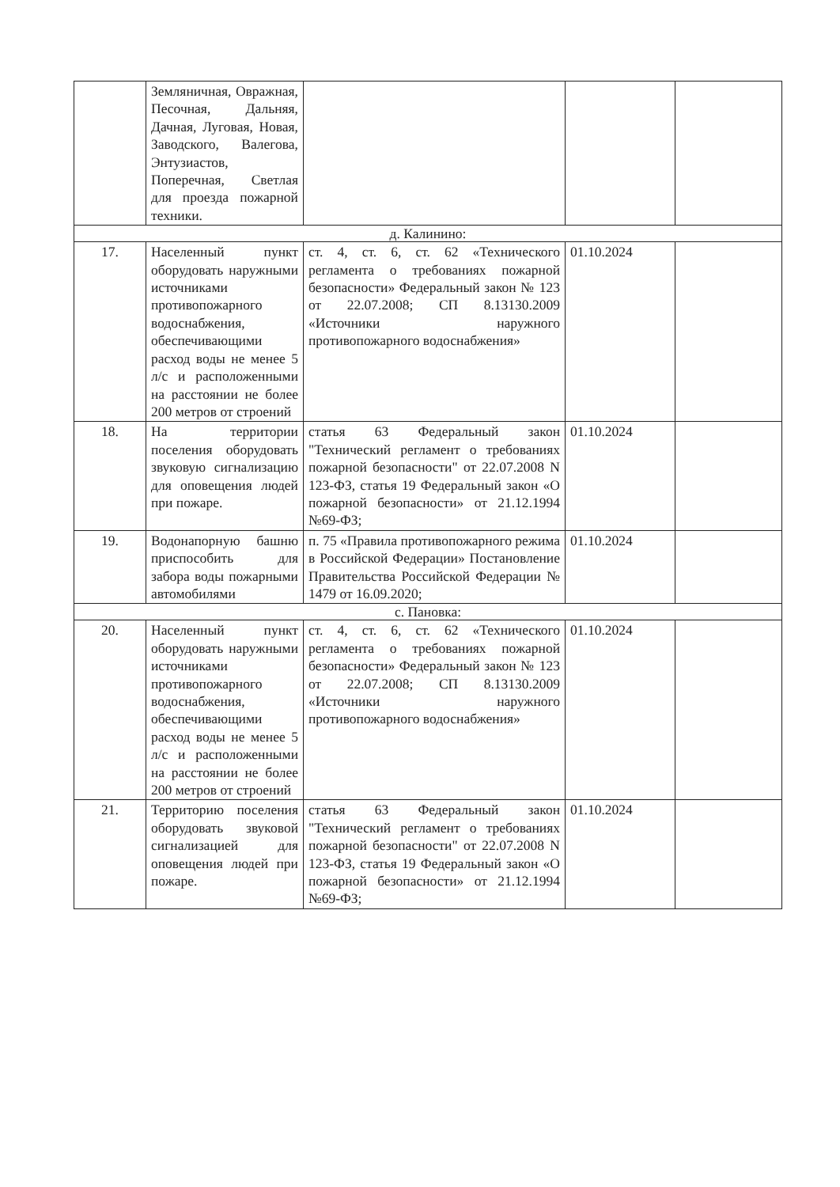| | Земляничная, Овражная, Песочная, Дальняя, Дачная, Луговая, Новая, Заводского, Валегова, Энтузиастов, Поперечная, Светлая для проезда пожарной техники. | | | |
| д. Калинино: | | | | |
| 17. | Населенный пункт оборудовать наружными источниками противопожарного водоснабжения, обеспечивающими расход воды не менее 5 л/с и расположенными на расстоянии не более 200 метров от строений | ст. 4, ст. 6, ст. 62 «Технического регламента о требованиях пожарной безопасности» Федеральный закон № 123 от 22.07.2008; СП 8.13130.2009 «Источники наружного противопожарного водоснабжения» | 01.10.2024 | |
| 18. | На территории поселения оборудовать звуковую сигнализацию для оповещения людей при пожаре. | статья 63 Федеральный закон "Технический регламент о требованиях пожарной безопасности" от 22.07.2008 N 123-ФЗ, статья 19 Федеральный закон «О пожарной безопасности» от 21.12.1994 №69-ФЗ; | 01.10.2024 | |
| 19. | Водонапорную башню приспособить для забора воды пожарными автомобилями | п. 75 «Правила противопожарного режима в Российской Федерации» Постановление Правительства Российской Федерации № 1479 от 16.09.2020; | 01.10.2024 | |
| с. Пановка: | | | | |
| 20. | Населенный пункт оборудовать наружными источниками противопожарного водоснабжения, обеспечивающими расход воды не менее 5 л/с и расположенными на расстоянии не более 200 метров от строений | ст. 4, ст. 6, ст. 62 «Технического регламента о требованиях пожарной безопасности» Федеральный закон № 123 от 22.07.2008; СП 8.13130.2009 «Источники наружного противопожарного водоснабжения» | 01.10.2024 | |
| 21. | Территорию поселения оборудовать звуковой сигнализацией для оповещения людей при пожаре. | статья 63 Федеральный закон "Технический регламент о требованиях пожарной безопасности" от 22.07.2008 N 123-ФЗ, статья 19 Федеральный закон «О пожарной безопасности» от 21.12.1994 №69-ФЗ; | 01.10.2024 | |